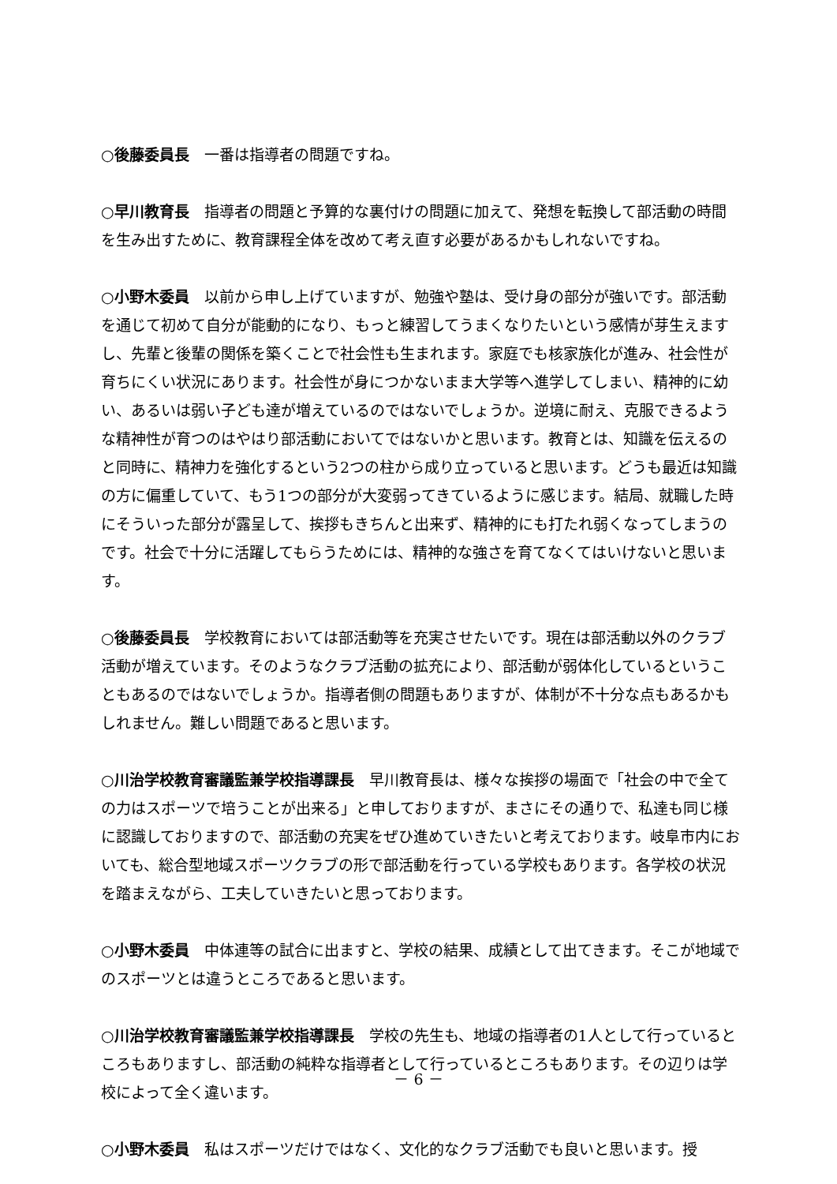○後藤委員長　一番は指導者の問題ですね。
○早川教育長　指導者の問題と予算的な裏付けの問題に加えて、発想を転換して部活動の時間を生み出すために、教育課程全体を改めて考え直す必要があるかもしれないですね。
○小野木委員　以前から申し上げていますが、勉強や塾は、受け身の部分が強いです。部活動を通じて初めて自分が能動的になり、もっと練習してうまくなりたいという感情が芽生えますし、先輩と後輩の関係を築くことで社会性も生まれます。家庭でも核家族化が進み、社会性が育ちにくい状況にあります。社会性が身につかないまま大学等へ進学してしまい、精神的に幼い、あるいは弱い子ども達が増えているのではないでしょうか。逆境に耐え、克服できるような精神性が育つのはやはり部活動においてではないかと思います。教育とは、知識を伝えるのと同時に、精神力を強化するという2つの柱から成り立っていると思います。どうも最近は知識の方に偏重していて、もう1つの部分が大変弱ってきているように感じます。結局、就職した時にそういった部分が露呈して、挨拶もきちんと出来ず、精神的にも打たれ弱くなってしまうのです。社会で十分に活躍してもらうためには、精神的な強さを育てなくてはいけないと思います。
○後藤委員長　学校教育においては部活動等を充実させたいです。現在は部活動以外のクラブ活動が増えています。そのようなクラブ活動の拡充により、部活動が弱体化しているということもあるのではないでしょうか。指導者側の問題もありますが、体制が不十分な点もあるかもしれません。難しい問題であると思います。
○川治学校教育審議監兼学校指導課長　早川教育長は、様々な挨拶の場面で「社会の中で全ての力はスポーツで培うことが出来る」と申しておりますが、まさにその通りで、私達も同じ様に認識しておりますので、部活動の充実をぜひ進めていきたいと考えております。岐阜市内においても、総合型地域スポーツクラブの形で部活動を行っている学校もあります。各学校の状況を踏まえながら、工夫していきたいと思っております。
○小野木委員　中体連等の試合に出ますと、学校の結果、成績として出てきます。そこが地域でのスポーツとは違うところであると思います。
○川治学校教育審議監兼学校指導課長　学校の先生も、地域の指導者の1人として行っているところもありますし、部活動の純粋な指導者として行っているところもあります。その辺りは学校によって全く違います。
○小野木委員　私はスポーツだけではなく、文化的なクラブ活動でも良いと思います。授
－ 6 －